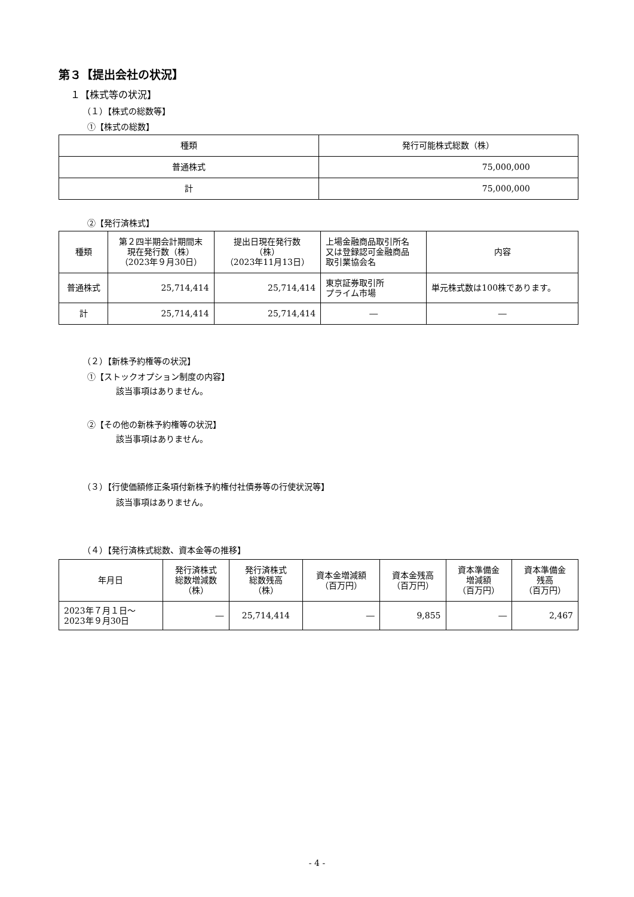第３【提出会社の状況】
１【株式等の状況】
（１）【株式の総数等】
①【株式の総数】
| 種類 | 発行可能株式総数（株） |
| --- | --- |
| 普通株式 | 75,000,000 |
| 計 | 75,000,000 |
②【発行済株式】
| 種類 | 第２四半期会計期間末 現在発行数（株） （2023年９月30日） | 提出日現在発行数 （株） （2023年11月13日） | 上場金融商品取引所名 又は登録認可金融商品 取引業協会名 | 内容 |
| --- | --- | --- | --- | --- |
| 普通株式 | 25,714,414 | 25,714,414 | 東京証券取引所 プライム市場 | 単元株式数は100株であります。 |
| 計 | 25,714,414 | 25,714,414 | ― | ― |
（２）【新株予約権等の状況】
①【ストックオプション制度の内容】
該当事項はありません。
②【その他の新株予約権等の状況】
該当事項はありません。
（３）【行使価額修正条項付新株予約権付社債券等の行使状況等】
該当事項はありません。
（４）【発行済株式総数、資本金等の推移】
| 年月日 | 発行済株式 総数増減数 （株） | 発行済株式 総数残高 （株） | 資本金増減額 （百万円） | 資本金残高 （百万円） | 資本準備金 増減額 （百万円） | 資本準備金 残高 （百万円） |
| --- | --- | --- | --- | --- | --- | --- |
| 2023年７月１日～ 2023年９月30日 | ― | 25,714,414 | ― | 9,855 | ― | 2,467 |
- 4 -